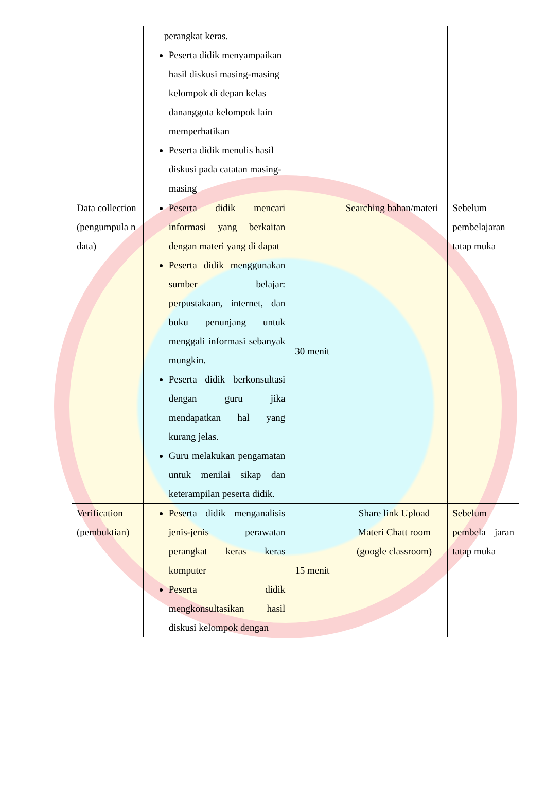| | perangkat keras. Peserta didik menyampaikan hasil diskusi masing-masing kelompok di depan kelas dananggota kelompok lain memperhatikan Peserta didik menulis hasil diskusi pada catatan masing-masing | | | |
| Data collection (pengumpula n data) | Peserta didik mencari informasi yang berkaitan dengan materi yang di dapat Peserta didik menggunakan sumber belajar: perpustakaan, internet, dan buku penunjang untuk menggali informasi sebanyak mungkin. Peserta didik berkonsultasi dengan guru jika mendapatkan hal yang kurang jelas. Guru melakukan pengamatan untuk menilai sikap dan keterampilan peserta didik. | 30 menit | Searching bahan/materi | Sebelum pembelajaran tatap muka |
| Verification (pembuktian) | Peserta didik menganalisis jenis-jenis perawatan perangkat keras keras komputer Peserta didik mengkonsultasikan hasil diskusi kelompok dengan | 15 menit | Share link Upload Materi Chatt room (google classroom) | Sebelum pembela jaran tatap muka |